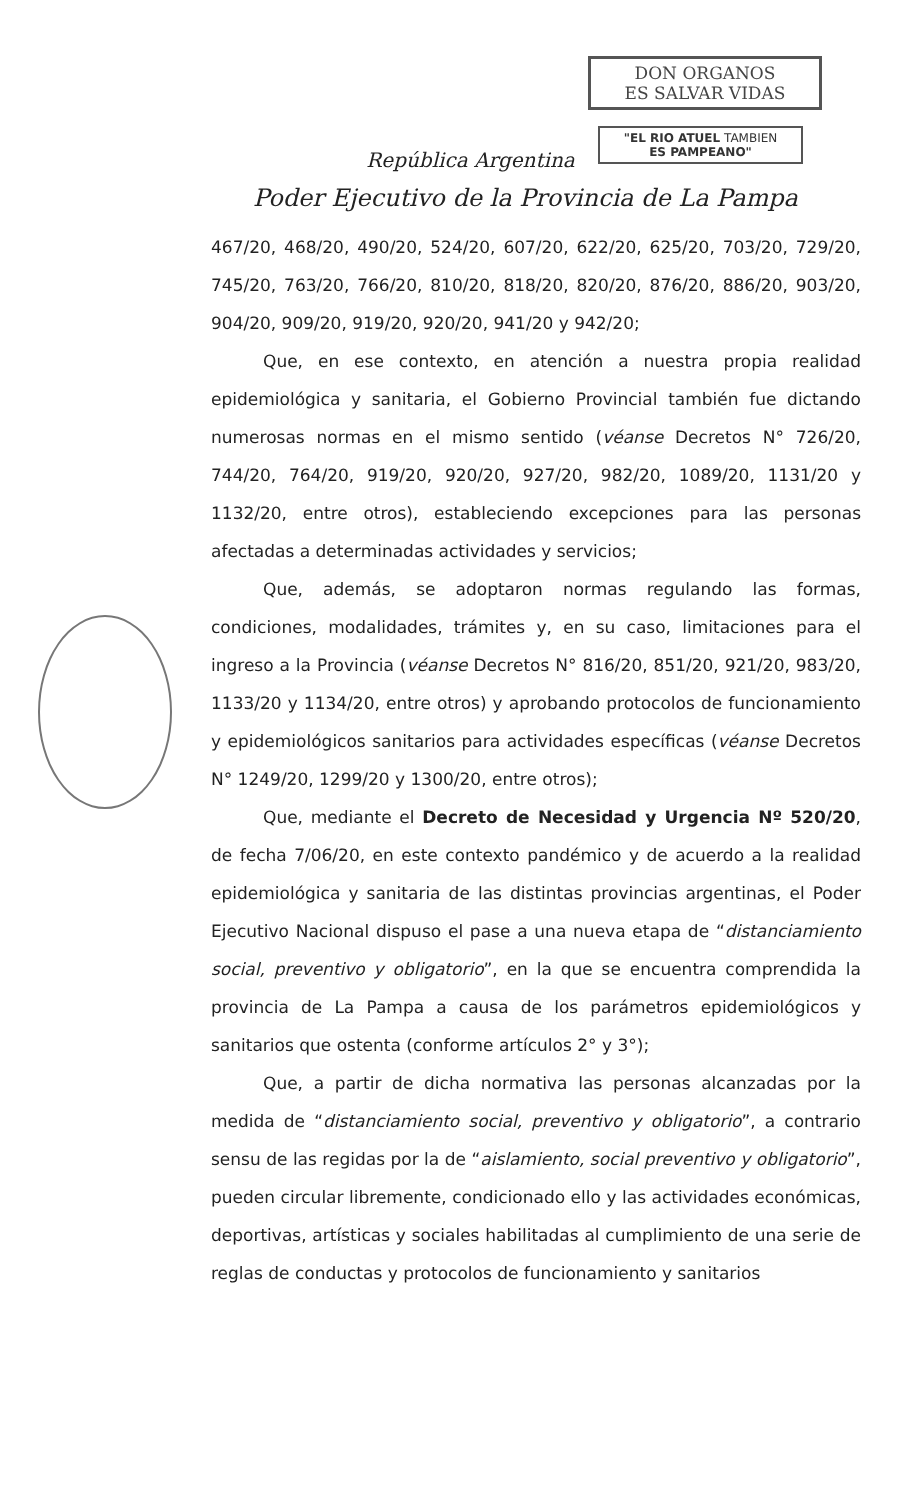DON ORGANOS
ES SALVAR VIDAS
"EL RIO ATUEL TAMBIEN
ES PAMPEANO"
República Argentina
Poder Ejecutivo de la Provincia de La Pampa
467/20, 468/20, 490/20, 524/20, 607/20, 622/20, 625/20, 703/20, 729/20, 745/20, 763/20, 766/20, 810/20, 818/20, 820/20, 876/20, 886/20, 903/20, 904/20, 909/20, 919/20, 920/20, 941/20 y 942/20;
Que, en ese contexto, en atención a nuestra propia realidad epidemiológica y sanitaria, el Gobierno Provincial también fue dictando numerosas normas en el mismo sentido (véanse Decretos N° 726/20, 744/20, 764/20, 919/20, 920/20, 927/20, 982/20, 1089/20, 1131/20 y 1132/20, entre otros), estableciendo excepciones para las personas afectadas a determinadas actividades y servicios;
Que, además, se adoptaron normas regulando las formas, condiciones, modalidades, trámites y, en su caso, limitaciones para el ingreso a la Provincia (véanse Decretos N° 816/20, 851/20, 921/20, 983/20, 1133/20 y 1134/20, entre otros) y aprobando protocolos de funcionamiento y epidemiológicos sanitarios para actividades específicas (véanse Decretos N° 1249/20, 1299/20 y 1300/20, entre otros);
Que, mediante el Decreto de Necesidad y Urgencia Nº 520/20, de fecha 7/06/20, en este contexto pandémico y de acuerdo a la realidad epidemiológica y sanitaria de las distintas provincias argentinas, el Poder Ejecutivo Nacional dispuso el pase a una nueva etapa de “distanciamiento social, preventivo y obligatorio”, en la que se encuentra comprendida la provincia de La Pampa a causa de los parámetros epidemiológicos y sanitarios que ostenta (conforme artículos 2° y 3°);
Que, a partir de dicha normativa las personas alcanzadas por la medida de “distanciamiento social, preventivo y obligatorio”, a contrario sensu de las regidas por la de “aislamiento, social preventivo y obligatorio”, pueden circular libremente, condicionado ello y las actividades económicas, deportivas, artísticas y sociales habilitadas al cumplimiento de una serie de reglas de conductas y protocolos de funcionamiento y sanitarios